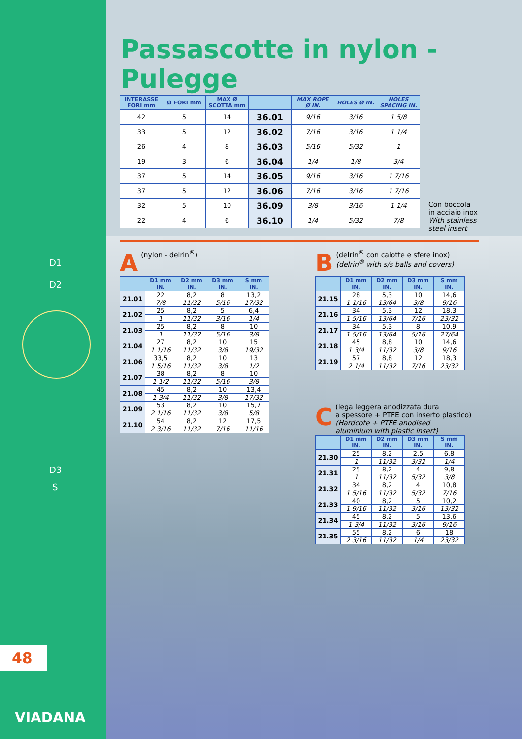Passascotte in nylon - Pulegge
| INTERASSE FORI mm | Ø FORI mm | MAX Ø SCOTTA mm | | MAX ROPE Ø IN. | HOLES Ø IN. | HOLES SPACING IN. |
| --- | --- | --- | --- | --- | --- | --- |
| 42 | 5 | 14 | 36.01 | 9/16 | 3/16 | 1 5/8 |
| 33 | 5 | 12 | 36.02 | 7/16 | 3/16 | 1 1/4 |
| 26 | 4 | 8 | 36.03 | 5/16 | 5/32 | 1 |
| 19 | 3 | 6 | 36.04 | 1/4 | 1/8 | 3/4 |
| 37 | 5 | 14 | 36.05 | 9/16 | 3/16 | 1 7/16 |
| 37 | 5 | 12 | 36.06 | 7/16 | 3/16 | 1 7/16 |
| 32 | 5 | 10 | 36.09 | 3/8 | 3/16 | 1 1/4 |
| 22 | 4 | 6 | 36.10 | 1/4 | 5/32 | 7/8 |
Con boccola
in acciaio inox
With stainless
steel insert
A (nylon - delrin<sup>®</sup>)
| | D1 mm IN. | D2 mm IN. | D3 mm IN. | S mm IN. |
| --- | --- | --- | --- | --- |
| 21.01 | 22 | 8,2 | 8 | 13,2 |
| | 7/8 | 11/32 | 5/16 | 17/32 |
| 21.02 | 25 | 8,2 | 5 | 6,4 |
| | 1 | 11/32 | 3/16 | 1/4 |
| 21.03 | 25 | 8,2 | 8 | 10 |
| | 1 | 11/32 | 5/16 | 3/8 |
| 21.04 | 27 | 8,2 | 10 | 15 |
| | 1 1/16 | 11/32 | 3/8 | 19/32 |
| 21.06 | 33,5 | 8,2 | 10 | 13 |
| | 1 5/16 | 11/32 | 3/8 | 1/2 |
| 21.07 | 38 | 8,2 | 8 | 10 |
| | 1 1/2 | 11/32 | 5/16 | 3/8 |
| 21.08 | 45 | 8,2 | 10 | 13,4 |
| | 1 3/4 | 11/32 | 3/8 | 17/32 |
| 21.09 | 53 | 8,2 | 10 | 15,7 |
| | 2 1/16 | 11/32 | 3/8 | 5/8 |
| 21.10 | 54 | 8,2 | 12 | 17,5 |
| | 2 3/16 | 11/32 | 7/16 | 11/16 |
B (delrin<sup>®</sup> con calotte e sfere inox)
(delrin<sup>®</sup> with s/s balls and covers)
| | D1 mm IN. | D2 mm IN. | D3 mm IN. | S mm IN. |
| --- | --- | --- | --- | --- |
| 21.15 | 28 | 5,3 | 10 | 14,6 |
| | 1 1/16 | 13/64 | 3/8 | 9/16 |
| 21.16 | 34 | 5,3 | 12 | 18,3 |
| | 1 5/16 | 13/64 | 7/16 | 23/32 |
| 21.17 | 34 | 5,3 | 8 | 10,9 |
| | 1 5/16 | 13/64 | 5/16 | 27/64 |
| 21.18 | 45 | 8,8 | 10 | 14,6 |
| | 1 3/4 | 11/32 | 3/8 | 9/16 |
| 21.19 | 57 | 8,8 | 12 | 18,3 |
| | 2 1/4 | 11/32 | 7/16 | 23/32 |
C (lega leggera anodizzata dura
a spessore + PTFE con inserto plastico)
(Hardcote + PTFE anodised
aluminium with plastic insert)
| | D1 mm IN. | D2 mm IN. | D3 mm IN. | S mm IN. |
| --- | --- | --- | --- | --- |
| 21.30 | 25 | 8,2 | 2,5 | 6,8 |
| | 1 | 11/32 | 3/32 | 1/4 |
| 21.31 | 25 | 8,2 | 4 | 9,8 |
| | 1 | 11/32 | 5/32 | 3/8 |
| 21.32 | 34 | 8,2 | 4 | 10,8 |
| | 1 5/16 | 11/32 | 5/32 | 7/16 |
| 21.33 | 40 | 8,2 | 5 | 10,2 |
| | 1 9/16 | 11/32 | 3/16 | 13/32 |
| 21.34 | 45 | 8,2 | 5 | 13,6 |
| | 1 3/4 | 11/32 | 3/16 | 9/16 |
| 21.35 | 55 | 8,2 | 6 | 18 |
| | 2 3/16 | 11/32 | 1/4 | 23/32 |
D1
D2
D3
S
48
VIADANA